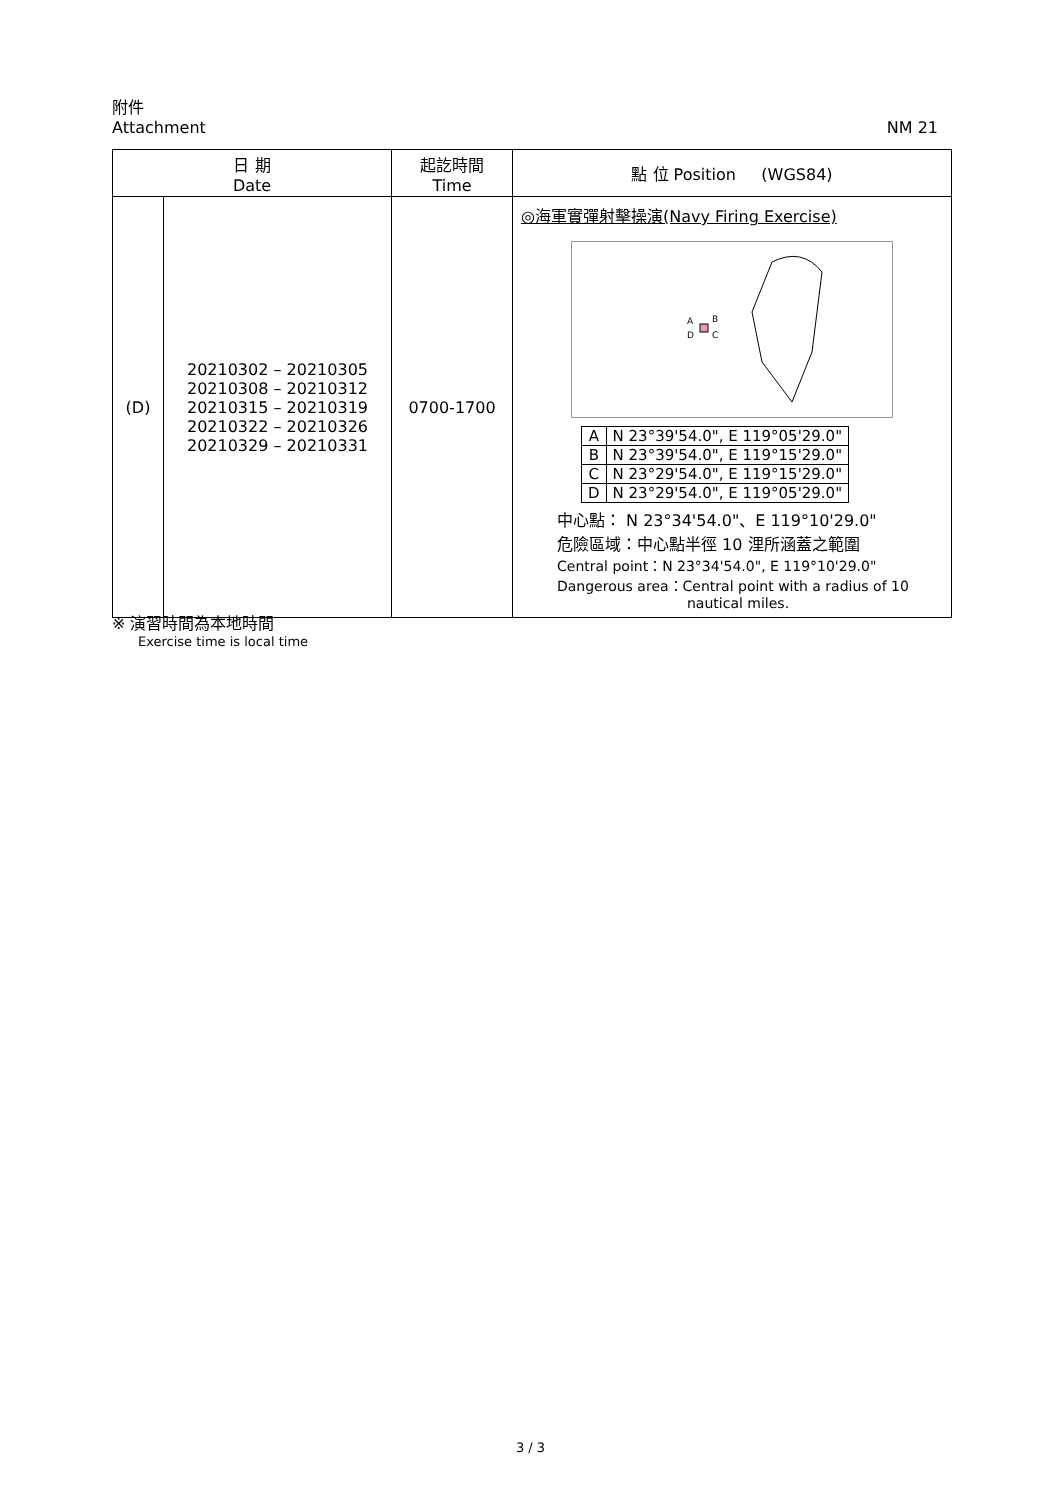附件
Attachment NM 21
| 日 期 Date | | 起訖時間 Time | 點 位 Position (WGS84) |
| --- | --- | --- | --- |
| (D) | 20210302 – 20210305 20210308 – 20210312 20210315 – 20210319 20210322 – 20210326 20210329 – 20210331 | 0700-1700 | ◎海軍實彈射擊操演(Navy Firing Exercise) A B D C / A / N 23°39'54.0", E 119°05'29.0" / / B / N 23°39'54.0", E 119°15'29.0" / / C / N 23°29'54.0", E 119°15'29.0" / / D / N 23°29'54.0", E 119°05'29.0" / 中心點： N 23°34'54.0"、E 119°10'29.0" 危險區域：中心點半徑 10 浬所涵蓋之範圍 Central point：N 23°34'54.0", E 119°10'29.0" Dangerous area：Central point with a radius of 10 nautical miles. |
※ 演習時間為本地時間
Exercise time is local time
3 / 3